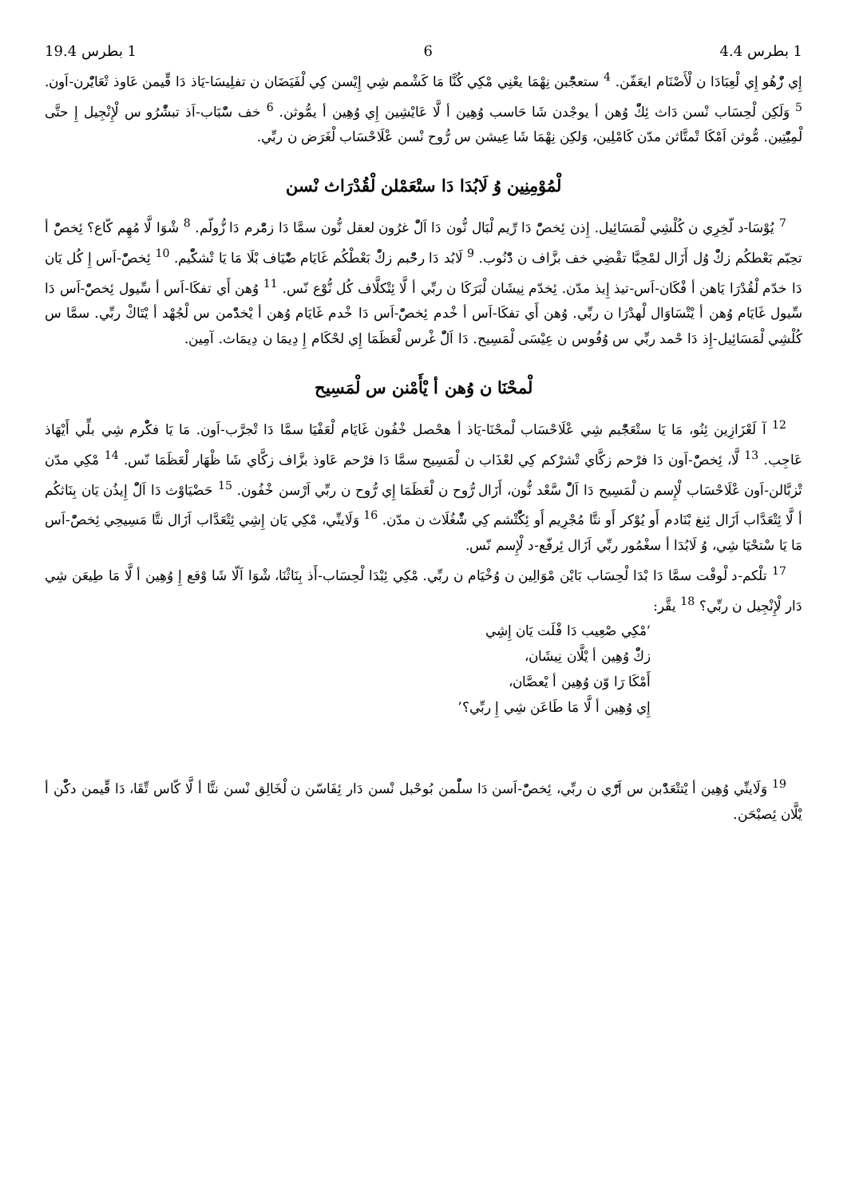1 بطرس 4.4 6 1 بطرس 19.4
إِي زّْهُو إِي لْعِبَادَا ن لْأَصْنَام ايعَفّن. <sup>4</sup> ستعجّْبن نِهْمَا يعْنِي مْكِي كُنَّا مَا كَشْمم شِي إِيْسن كِي لْفَيَضَان ن تفلِيسَا-يَاذ دَا قِّيمن عَاوذ تْعَايّْرن-اَون. <sup>5</sup> وَلَكِن لْحِسَاب نْسن دَاث ئِكّْ وُهن أ يوجْدن شَا حَاسب وُهِين أ لَّا عَايْشِين إِي وُهِين أ يمُّوثن. <sup>6</sup> خف سّْبَاب-اَذ تبشّْرُو س لْإِنْجِيل إِ حتَّى لْمِيّْتِين. مُّوثن اَمْكَا تْمتَّاثن مدّن كَامْلِين، وَلكِن نِهْمَا شَا عِيشن س رُّوح نْسن عْلَاحْسَاب لْغَرَض ن ربِّي.
لْمُوْمِنِين وُ لَابُدَا دَا ستْعَمْلن لْقُدْرَاث نْسن
<sup>7</sup> يُوْسَا-د لّخِرِي ن كُلْشِي لْمَسَائِيل. إِذن ئِخصّْ دَا رِّيم لْبَال نُّون دَا اَلّْ غرُون لعقل نُّون سمَّا دَا زمّْرم دَا زُّولّم. <sup>8</sup> شْوَا لَّا مُهِم كّاع؟ ئِخصّْ أ تحِبّم بَعْطكُم زكّْ وُل أَزَال لمْحِبَّا تقْضِي خف بزَّاف ن دّْنُوب. <sup>9</sup> لَابُد دَا رحّْبم زكّْ بَعْطْكُم غَايَام ضّْيَاف بْلَا مَا يَا تْشكّْيم. <sup>10</sup> ئِخصّْ-اَس إِ كُل يَان دَا خدّم لْقُدْرَا يَاهن أ فْكَان-اَس-تيذ إِيذ مدّن. ئِخدّم نِيشَان لْبَرَكَا ن ربِّي أ لَّا ئِتْكلَّاف كُل نُّوْع نّس. <sup>11</sup> وُهن أَي تفكَا-اَس أ سِّيول ئِخصّْ-اَس دَا سِّيول غَايَام وُهن أ يْتْسَاوَال لْهدْرَا ن ربِّي. وُهن أَي تفكَا-اَس أ خْدم ئِخصّْ-اَس دَا خْدم غَايَام وُهن أ يْخدّْمن س لْجُهْد أ يْتَاكْ ربِّي. سمَّا س كُلْشِي لْمَسَائِيل-إِذ دَا حْمد ربِّي س وُفُوس ن عِيْسَى لْمَسِيح. دَا اَلّْ غْرس لْعَظَمَا إِي لحْكَام إِ دِيمَا ن دِيمَاث. آمِين.
لْمحْنَا ن وُهن أ يْأَمْنن س لْمَسِيح
<sup>12</sup> آ لَعْزَازِين ئِنُو، مَا يَا ستْعَجّْبم شِي عْلَاحْسَاب لْمحْنَا-يَاذ أ هحْصل خْفُون غَايَام لْعَفْيَا سمَّا دَا تْجرَّب-اَون. مَا يَا فكّْرم شِي بلِّي أَيْهَاذ عَاجِب. <sup>13</sup> لَّا، ئِخصّْ-اَون دَا فرْحم زكَّاي تْشرْكم كِي لعْذَاب ن لْمَسِيح سمَّا دَا فرْحم عَاوذ بزَّاف زكَّاي شَا ظْهَار لْعَظَمَا نّس. <sup>14</sup> مْكِي مدّن تْزبَّالن-اَون عْلَاحْسَاب لْإِسم ن لْمَسِيح دَا اَلّْ سَّعْد نُّون، أَزَال رُّوح ن لْعَظَمَا إِي رُّوح ن ربِّي اَرْسن خْفُون. <sup>15</sup> حَضْيَاوْث دَا اَلّْ إِيذُن يَان بِنَاثكُم أ لَّا ئِتْعَدَّاب اَزَال ئِنغ بْنَادم أَو يُوْكر أَو نتَّا مُجْرِيم أَو ئِكّْتْشم كِي شّْغُلَاث ن مدّن. <sup>16</sup> وَلَاينِّي، مْكِي يَان إِشِي ئِتْعَدَّاب اَزَال نتَّا مَسِيحِي ئِخصّْ-اَس مَا يَا سْتحْيَا شِي، وُ لَابُدَا أ سغْمُور ربِّي اَزَال ئِرفّع-د لْإِسم نّس.
<sup>17</sup> تلْكم-د لْوقْت سمَّا دَا بْدَا لْحِسَاب بَايْن مْوَالِين ن وُخْيَام ن ربِّي. مْكِي ئِبْدَا لْحِسَاب-أَذ بِنَاثْنَا، شْوَا اَلّا شَا وْقع إِ وُهِين أ لَّا مَا طِيعَن شِي دَار لْإِنْجِيل ن ربِّي؟ <sup>18</sup> يقَّر:
‘مْكِي صْعِيب دَا فْلَت يَان إِشِي
زكّْ وُهِين أ يْلَّان نِيشَان،
أَمْكَا رَا وّن وُهِين أ يْعصَّان،
إِي وُهِين أ لَّا مَا طَاعَن شِي إِ ربِّي؟’
<sup>19</sup> وَلَاينِّي وُهِين أ يْتتْعَدّْبن س اَرّْي ن ربِّي، ئِخصّْ-اَسن دَا سلّْمن بُوحْبل نْسن دَار ئِفَاسّن ن لْخَالِق نْسن نتَّا أ لَّا كّاس تِّقَا، دَا قِّيمن دكّْن أ يْلَّان ئِصبْحَن.